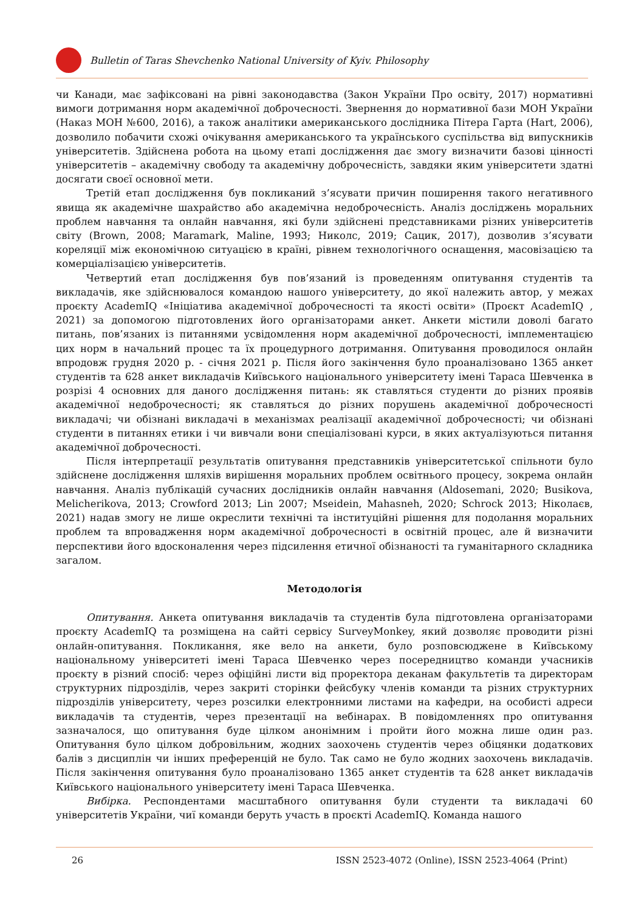Bulletin of Taras Shevchenko National University of Kyiv. Philosophy
чи Канади, має зафіксовані на рівні законодавства (Закон України Про освіту, 2017) нормативні вимоги дотримання норм академічної доброчесності. Звернення до нормативної бази МОН України (Наказ МОН №600, 2016), а також аналітики американського дослідника Пітера Гарта (Hart, 2006), дозволило побачити схожі очікування американського та українського суспільства від випускників університетів. Здійснена робота на цьому етапі дослідження дає змогу визначити базові цінності університетів – академічну свободу та академічну доброчесність, завдяки яким університети здатні досягати своєї основної мети.
Третій етап дослідження був покликаний з’ясувати причин поширення такого негативного явища як академічне шахрайство або академічна недоброчесність. Аналіз досліджень моральних проблем навчання та онлайн навчання, які були здійснені представниками різних університетів світу (Brown, 2008; Maramark, Maline, 1993; Николс, 2019; Сацик, 2017), дозволив з’ясувати кореляції між економічною ситуацією в країні, рівнем технологічного оснащення, масовізацією та комерціалізацією університетів.
Четвертий етап дослідження був пов’язаний із проведенням опитування студентів та викладачів, яке здійснювалося командою нашого університету, до якої належить автор, у межах проєкту AcademIQ «Ініціатива академічної доброчесності та якості освіти» (Проєкт AcademIQ , 2021) за допомогою підготовлених його організаторами анкет. Анкети містили доволі багато питань, пов’язаних із питаннями усвідомлення норм академічної доброчесності, імплементацією цих норм в начальний процес та їх процедурного дотримання. Опитування проводилося онлайн впродовж грудня 2020 р. - січня 2021 р. Після його закінчення було проаналізовано 1365 анкет студентів та 628 анкет викладачів Київського національного університету імені Тараса Шевченка в розрізі 4 основних для даного дослідження питань: як ставляться студенти до різних проявів академічної недоброчесності; як ставляться до різних порушень академічної доброчесності викладачі; чи обізнані викладачі в механізмах реалізації академічної доброчесності; чи обізнані студенти в питаннях етики і чи вивчали вони спеціалізовані курси, в яких актуалізуються питання академічної доброчесності.
Після інтерпретації результатів опитування представників університетської спільноти було здійснене дослідження шляхів вирішення моральних проблем освітнього процесу, зокрема онлайн навчання. Аналіз публікацій сучасних дослідників онлайн навчання (Aldosemani, 2020; Busikova, Melicherikova, 2013; Crowford 2013; Lin 2007; Mseidein, Mahasneh, 2020; Schrock 2013; Ніколаєв, 2021) надав змогу не лише окреслити технічні та інституційні рішення для подолання моральних проблем та впровадження норм академічної доброчесності в освітній процес, але й визначити перспективи його вдосконалення через підсилення етичної обізнаності та гуманітарного складника загалом.
Методологія
Опитування. Анкета опитування викладачів та студентів була підготовлена організаторами проєкту AcademIQ та розміщена на сайті сервісу SurveyMonkey, який дозволяє проводити різні онлайн-опитування. Покликання, яке вело на анкети, було розповсюджене в Київському національному університеті імені Тараса Шевченко через посередництво команди учасників проєкту в різний спосіб: через офіційні листи від проректора деканам факультетів та директорам структурних підрозділів, через закриті сторінки фейсбуку членів команди та різних структурних підрозділів університету, через розсилки електронними листами на кафедри, на особисті адреси викладачів та студентів, через презентації на вебінарах. В повідомленнях про опитування зазначалося, що опитування буде цілком анонімним і пройти його можна лише один раз. Опитування було цілком добровільним, жодних заохочень студентів через обіцянки додаткових балів з дисциплін чи інших преференцій не було. Так само не було жодних заохочень викладачів. Після закінчення опитування було проаналізовано 1365 анкет студентів та 628 анкет викладачів Київського національного університету імені Тараса Шевченка.
Вибірка. Респондентами масштабного опитування були студенти та викладачі 60 університетів України, чиї команди беруть участь в проєкті AcademIQ. Команда нашого
26 ISSN 2523-4072 (Online), ISSN 2523-4064 (Print)